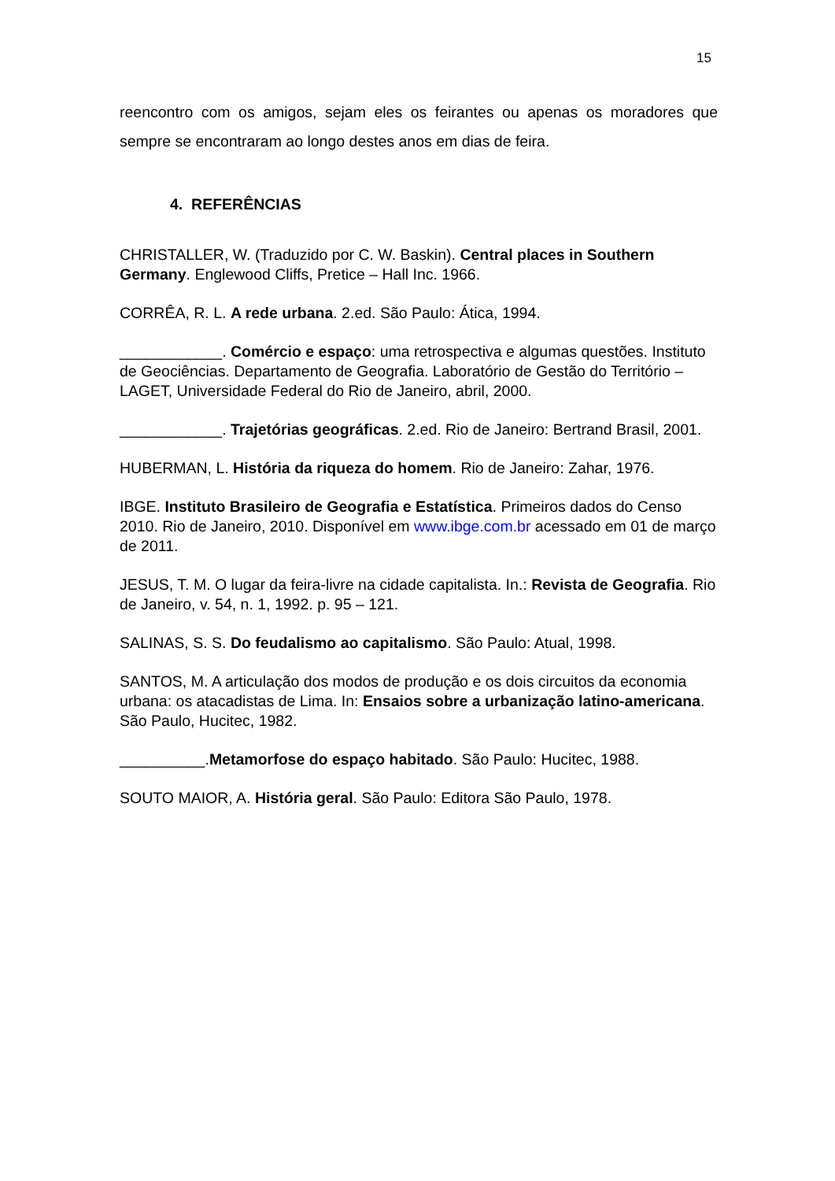15
reencontro com os amigos, sejam eles os feirantes ou apenas os moradores que sempre se encontraram ao longo destes anos em dias de feira.
4. REFERÊNCIAS
CHRISTALLER, W. (Traduzido por C. W. Baskin). Central places in Southern Germany. Englewood Cliffs, Pretice – Hall Inc. 1966.
CORRÊA, R. L. A rede urbana. 2.ed. São Paulo: Ática, 1994.
____________. Comércio e espaço: uma retrospectiva e algumas questões. Instituto de Geociências. Departamento de Geografia. Laboratório de Gestão do Território – LAGET, Universidade Federal do Rio de Janeiro, abril, 2000.
____________. Trajetórias geográficas. 2.ed. Rio de Janeiro: Bertrand Brasil, 2001.
HUBERMAN, L. História da riqueza do homem. Rio de Janeiro: Zahar, 1976.
IBGE. Instituto Brasileiro de Geografia e Estatística. Primeiros dados do Censo 2010. Rio de Janeiro, 2010. Disponível em www.ibge.com.br acessado em 01 de março de 2011.
JESUS, T. M. O lugar da feira-livre na cidade capitalista. In.: Revista de Geografia. Rio de Janeiro, v. 54, n. 1, 1992. p. 95 – 121.
SALINAS, S. S. Do feudalismo ao capitalismo. São Paulo: Atual, 1998.
SANTOS, M. A articulação dos modos de produção e os dois circuitos da economia urbana: os atacadistas de Lima. In: Ensaios sobre a urbanização latino-americana. São Paulo, Hucitec, 1982.
__________.Metamorfose do espaço habitado. São Paulo: Hucitec, 1988.
SOUTO MAIOR, A. História geral. São Paulo: Editora São Paulo, 1978.